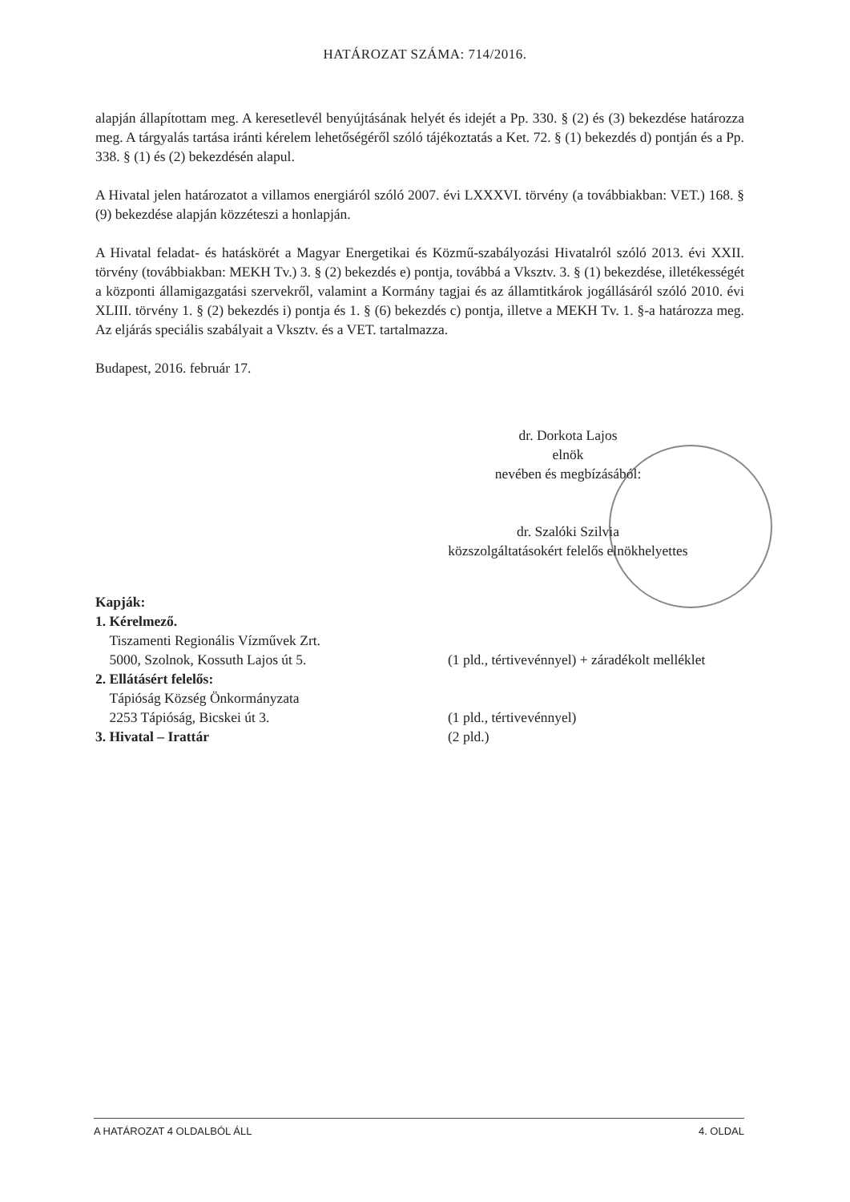HATÁROZAT SZÁMA: 714/2016.
alapján állapítottam meg. A keresetlevél benyújtásának helyét és idejét a Pp. 330. § (2) és (3) bekezdése határozza meg. A tárgyalás tartása iránti kérelem lehetőségéről szóló tájékoztatás a Ket. 72. § (1) bekezdés d) pontján és a Pp. 338. § (1) és (2) bekezdésén alapul.
A Hivatal jelen határozatot a villamos energiáról szóló 2007. évi LXXXVI. törvény (a továbbiakban: VET.) 168. § (9) bekezdése alapján közzéteszi a honlapján.
A Hivatal feladat- és hatáskörét a Magyar Energetikai és Közmű-szabályozási Hivatalról szóló 2013. évi XXII. törvény (továbbiakban: MEKH Tv.) 3. § (2) bekezdés e) pontja, továbbá a Vksztv. 3. § (1) bekezdése, illetékességét a központi államigazgatási szervekről, valamint a Kormány tagjai és az államtitkárok jogállásáról szóló 2010. évi XLIII. törvény 1. § (2) bekezdés i) pontja és 1. § (6) bekezdés c) pontja, illetve a MEKH Tv. 1. §-a határozza meg. Az eljárás speciális szabályait a Vksztv. és a VET. tartalmazza.
Budapest, 2016. február 17.
dr. Dorkota Lajos
elnök
nevében és megbízásából:
dr. Szalóki Szilvia
közszolgáltatásokért felelős elnökhelyettes
Kapják:
1. Kérelmező.
Tiszamenti Regionális Vízművek Zrt.
5000, Szolnok, Kossuth Lajos út 5.
(1 pld., tértivevénnyel) + záradékolt melléklet
2. Ellátásért felelős:
Tápióság Község Önkormányzata
2253 Tápióság, Bicskei út 3.
(1 pld., tértivevénnyel)
3. Hivatal – Irattár (2 pld.)
A HATÁROZAT 4 OLDALBÓL ÁLL 4. OLDAL